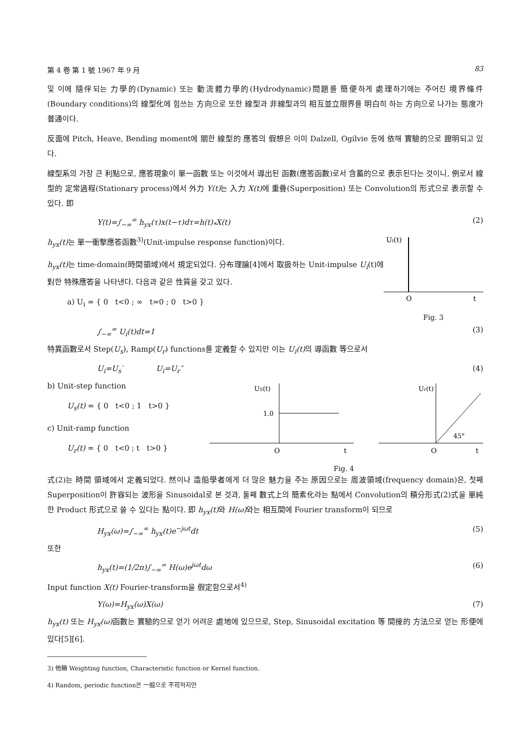第 4 卷 第 1 號 1967 年 9 月 83
및 이에 隨伴되는 力學的(Dynamic) 또는 動流體力學的(Hydrodynamic)問題를 簡便하게 處理하기에는 주어진 境界條件(Boundary conditions)의 線型化에 힘쓰는 方向으로 또한 線型과 非線型과의 相互並立限界를 明白히 하는 方向으로 나가는 態度가 普通이다.
反面에 Pitch, Heave, Bending moment에 關한 線型的 應答의 假想은 이미 Dalzell, Ogilvie 등에 依해 實驗的으로 證明되고 있다.
線型系의 가장 큰 利點으로, 應答現象이 單一函數 또는 이것에서 導出된 函數(應答函數)로서 含蓄的으로 表示된다는 것이니, 例로서 線型的 定常過程(Stationary process)에서 外力 Y(t) 는 入力 X(t) 에 重疊(Superposition) 또는 Convolution의 形式으로 表示할 수 있다. 即
Y(t)=∫<sub>−∞</sub><sup>∞</sup> h<sub>yx</sub>(τ)x(t−τ)dτ=h(t)<sub>*</sub>X(t) (2)
h<sub>yx</sub>(t) 는 單一衝擊應答函數<sup>3)</sup>(Unit-impulse response function)이다.
h<sub>yx</sub>(t) 는 time-domain(時間領域)에서 規定되었다. 分布理論[4]에서 取扱하는 Unit-impulse U<sub>i</sub>(t)에 對한 特殊應答을 나타낸다. 다음과 같은 性質을 갖고 있다.
a) U<sub>i</sub> = { 0 t<0 ; ∞ t=0 ; 0 t>0 }
Ui(t)
O
t
Fig. 3
∫<sub>−∞</sub><sup>∞</sup> U<sub>i</sub>(t)dt=1 (3)
特異函數로서 Step(U<sub>s</sub>), Ramp(U<sub>r</sub>) functions를 定義할 수 있지만 이는 U<sub>i</sub>(t) 의 導函數 等으로서
U<sub>i</sub>=U<sub>s</sub>′ U<sub>i</sub>=U<sub>r</sub>″ (4)
b) Unit-step function
U<sub>s</sub>(t) = { 0 t<0 ; 1 t>0 }
c) Unit-ramp function
U<sub>r</sub>(t) = { 0 t<0 ; t t>0 }
US(t)
1.0
O
t
Ur(t)
45°
O
t
Fig. 4
式(2)는 時間 領域에서 定義되었다. 然이나 造船學者에게 더 많은 魅力을 주는 原因으로는 周波領域(frequency domain)은, 첫째 Superposition이 許容되는 波形을 Sinusoidal로 본 것과, 둘째 數式上의 簡素化라는 點에서 Convolution의 積分形式(2)式을 單純한 Product 形式으로 쓸 수 있다는 點이다. 即 h<sub>yx</sub>(t) 와 H(ω) 와는 相互間에 Fourier transform이 되므로
H<sub>yx</sub>(ω)=∫<sub>−∞</sub><sup>∞</sup> h<sub>yx</sub>(t)e<sup>−jωt</sup>dt (5)
또한
h<sub>yx</sub>(t)=(1/2π)∫<sub>−∞</sub><sup>∞</sup> H(ω)e<sup>jωt</sup>dω (6)
Input function X(t) Fourier-transform을 假定함으로서<sup>4)</sup>
Y(ω)=H<sub>yx</sub>(ω)X(ω) (7)
h<sub>yx</sub>(t) 또는 H<sub>yx</sub>(ω) 函數는 實驗的으로 얻기 어려운 處地에 있으므로, Step, Sinusoidal excitation 等 間接的 方法으로 얻는 形便에 있다[5][6].
3) 他稱 Weighting function, Characteristic function or Kernel function.
4) Random, periodic function은 一般으로 不可하지만